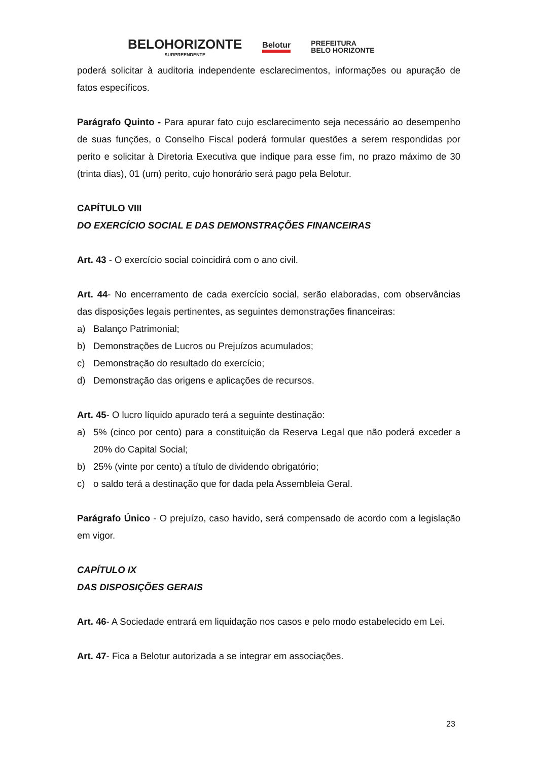BELOHORIZONTE
SURPREENDENTE
Belotur
PREFEITURA
BELO HORIZONTE
poderá solicitar à auditoria independente esclarecimentos, informações ou apuração de fatos específicos.
Parágrafo Quinto - Para apurar fato cujo esclarecimento seja necessário ao desempenho de suas funções, o Conselho Fiscal poderá formular questões a serem respondidas por perito e solicitar à Diretoria Executiva que indique para esse fim, no prazo máximo de 30 (trinta dias), 01 (um) perito, cujo honorário será pago pela Belotur.
CAPÍTULO VIII
DO EXERCÍCIO SOCIAL E DAS DEMONSTRAÇÕES FINANCEIRAS
Art. 43 - O exercício social coincidirá com o ano civil.
Art. 44- No encerramento de cada exercício social, serão elaboradas, com observâncias das disposições legais pertinentes, as seguintes demonstrações financeiras:
a) Balanço Patrimonial;
b) Demonstrações de Lucros ou Prejuízos acumulados;
c) Demonstração do resultado do exercício;
d) Demonstração das origens e aplicações de recursos.
Art. 45- O lucro líquido apurado terá a seguinte destinação:
a) 5% (cinco por cento) para a constituição da Reserva Legal que não poderá exceder a 20% do Capital Social;
b) 25% (vinte por cento) a título de dividendo obrigatório;
c) o saldo terá a destinação que for dada pela Assembleia Geral.
Parágrafo Único - O prejuízo, caso havido, será compensado de acordo com a legislação em vigor.
CAPÍTULO IX
DAS DISPOSIÇÕES GERAIS
Art. 46- A Sociedade entrará em liquidação nos casos e pelo modo estabelecido em Lei.
Art. 47- Fica a Belotur autorizada a se integrar em associações.
23